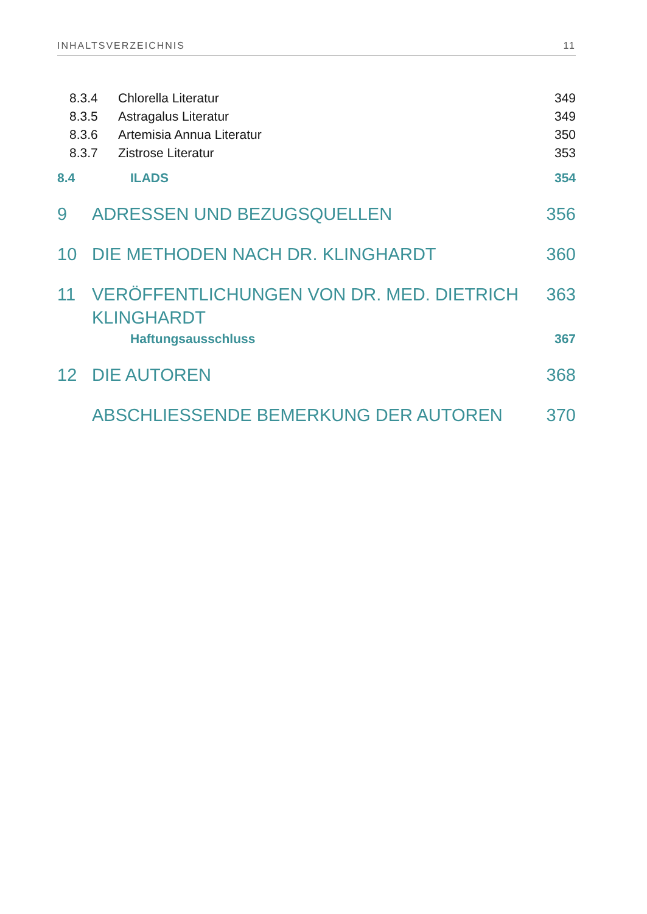INHALTSVERZEICHNIS 11
8.3.4 Chlorella Literatur 349
8.3.5 Astragalus Literatur 349
8.3.6 Artemisia Annua Literatur 350
8.3.7 Zistrose Literatur 353
8.4 ILADS 354
9 ADRESSEN UND BEZUGSQUELLEN 356
10 DIE METHODEN NACH DR. KLINGHARDT 360
11 VERÖFFENTLICHUNGEN VON DR. MED. DIETRICH
KLINGHARDT 363
Haftungsausschluss 367
12 DIE AUTOREN 368
ABSCHLIESSENDE BEMERKUNG DER AUTOREN 370